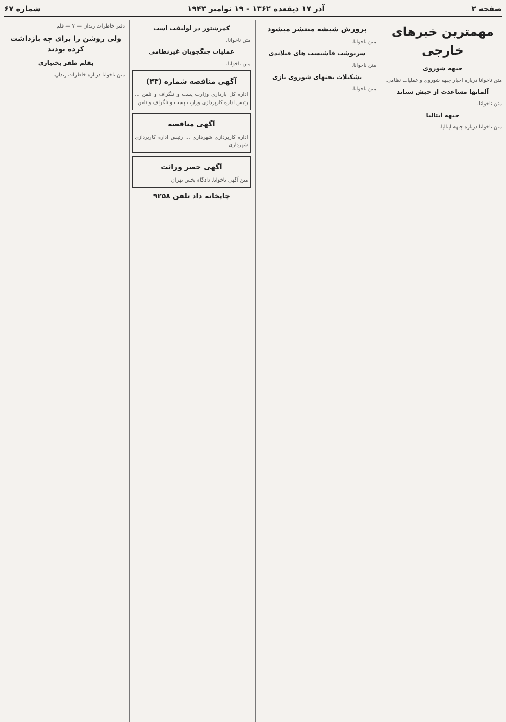صفحه ۲ آذر ۱۷ ذیقعده ۱۳۶۲ - ۱۹ نوامبر ۱۹۴۳ شماره ۶۷
مهمترین خبرهای خارجی
جبهه شوروی
متن ناخوانا درباره اخبار جبهه شوروی و عملیات نظامی.
آلمانها مساعدت از حبش ستاند
متن ناخوانا.
جبهه ایتالیا
متن ناخوانا درباره جبهه ایتالیا.
پرورش شیشه منتشر میشود
متن ناخوانا.
سرنوشت فاشیست های فنلاندی
متن ناخوانا.
تشکیلات بحثهای شوروی نازی
متن ناخوانا.
کمرشتور در لولیفت است
متن ناخوانا.
عملیات جنگجویان غیرنظامی
متن ناخوانا.
آگهی مناقصه شماره (۴۳)
اداره کل بارداری وزارت پست و تلگراف و تلفن ... رئیس اداره کارپردازی وزارت پست و تلگراف و تلفن
آگهی مناقصه
اداره کارپردازی شهرداری ... رئیس اداره کارپردازی شهرداری
آگهی حصر وراثت
متن آگهی ناخوانا. دادگاه بخش تهران
چاپخانه داد تلفن ۹۲۵۸
دفتر خاطرات زندان — ۷ — قلم
ولی روشن را برای چه بازداشت کرده بودند
بقلم ظفر بختیاری
متن ناخوانا درباره خاطرات زندان.